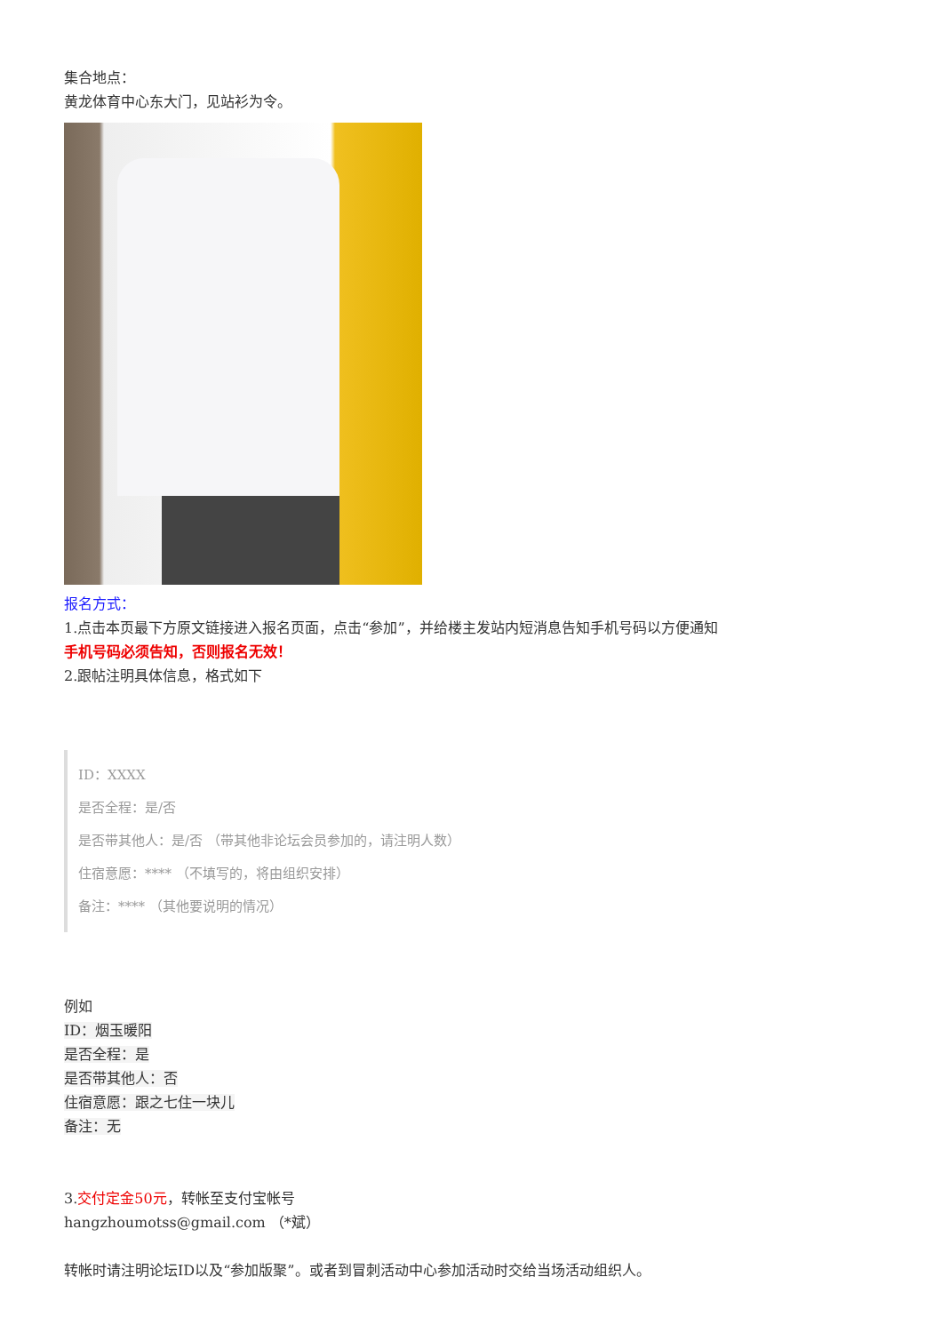集合地点：
黄龙体育中心东大门，见站衫为令。
报名方式：
1.点击本页最下方原文链接进入报名页面，点击“参加”，并给楼主发站内短消息告知手机号码以方便通知
手机号码必须告知，否则报名无效！
2.跟帖注明具体信息，格式如下
ID：XXXX
是否全程：是/否
是否带其他人：是/否 （带其他非论坛会员参加的，请注明人数）
住宿意愿：**** （不填写的，将由组织安排）
备注：**** （其他要说明的情况）
例如
ID：烟玉暖阳
是否全程：是
是否带其他人：否
住宿意愿：跟之七住一块儿
备注：无
3.交付定金50元，转帐至支付宝帐号
hangzhoumotss@gmail.com （*斌）
转帐时请注明论坛ID以及“参加版聚”。或者到冒刺活动中心参加活动时交给当场活动组织人。